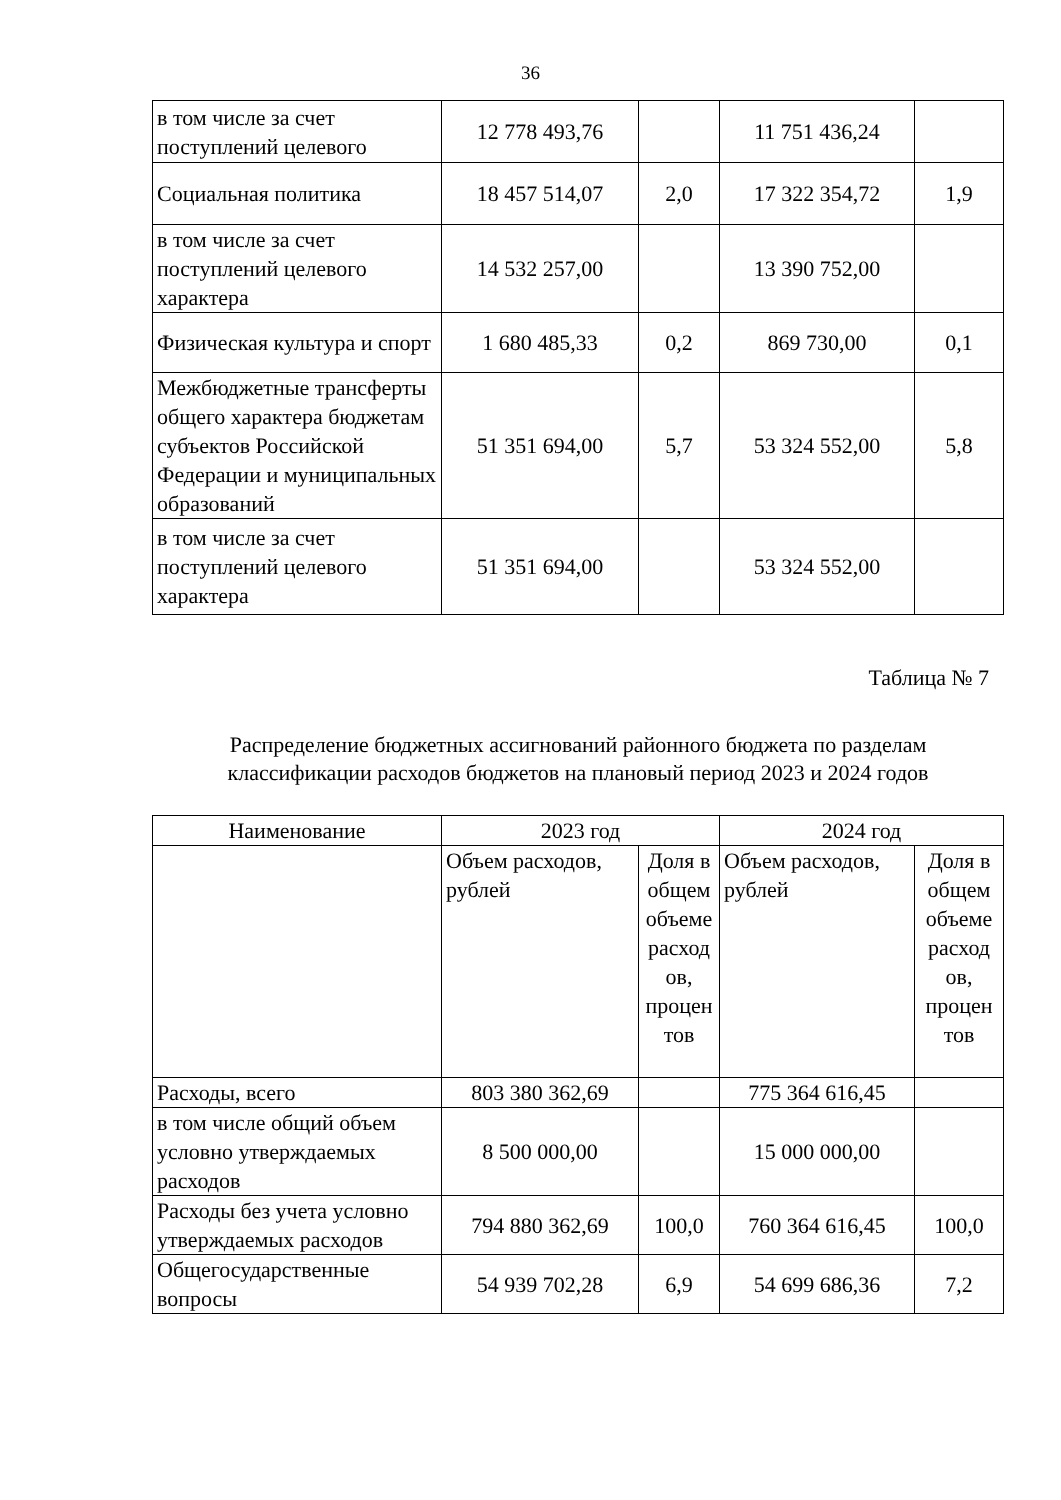36
| в том числе за счет поступлений целевого | 12 778 493,76 | | 11 751 436,24 | |
| Социальная политика | 18 457 514,07 | 2,0 | 17 322 354,72 | 1,9 |
| в том числе за счет поступлений целевого характера | 14 532 257,00 | | 13 390 752,00 | |
| Физическая культура и спорт | 1 680 485,33 | 0,2 | 869 730,00 | 0,1 |
| Межбюджетные трансферты общего характера бюджетам субъектов Российской Федерации и муниципальных образований | 51 351 694,00 | 5,7 | 53 324 552,00 | 5,8 |
| в том числе за счет поступлений целевого характера | 51 351 694,00 | | 53 324 552,00 | |
Таблица № 7
Распределение бюджетных ассигнований районного бюджета по разделам
классификации расходов бюджетов на плановый период 2023 и 2024 годов
| Наименование | 2023 год | | 2024 год | |
| --- | --- | --- | --- | --- |
| | Объем расходов, рублей | Доля в общем объеме расход ов, процен тов | Объем расходов, рублей | Доля в общем объеме расход ов, процен тов |
| Расходы, всего | 803 380 362,69 | | 775 364 616,45 | |
| в том числе общий объем условно утверждаемых расходов | 8 500 000,00 | | 15 000 000,00 | |
| Расходы без учета условно утверждаемых расходов | 794 880 362,69 | 100,0 | 760 364 616,45 | 100,0 |
| Общегосударственные вопросы | 54 939 702,28 | 6,9 | 54 699 686,36 | 7,2 |